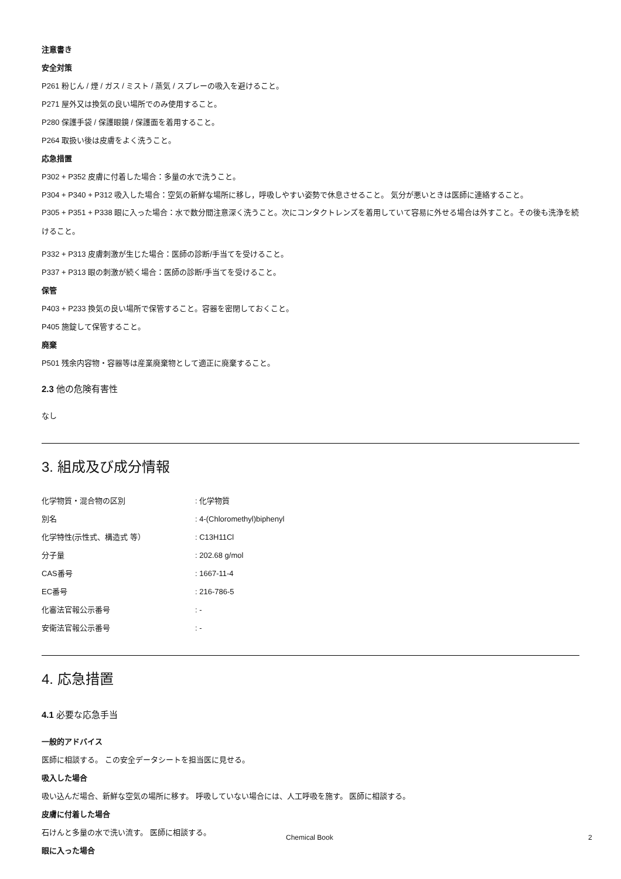注意書き
安全対策
P261 粉じん / 煙 / ガス / ミスト / 蒸気 / スプレーの吸入を避けること。
P271 屋外又は換気の良い場所でのみ使用すること。
P280 保護手袋 / 保護眼鏡 / 保護面を着用すること。
P264 取扱い後は皮膚をよく洗うこと。
応急措置
P302 + P352 皮膚に付着した場合：多量の水で洗うこと。
P304 + P340 + P312 吸入した場合：空気の新鮮な場所に移し，呼吸しやすい姿勢で休息させること。 気分が悪いときは医師に連絡すること。
P305 + P351 + P338 眼に入った場合：水で数分間注意深く洗うこと。次にコンタクトレンズを着用していて容易に外せる場合は外すこと。その後も洗浄を続けること。
P332 + P313 皮膚刺激が生じた場合：医師の診断/手当てを受けること。
P337 + P313 眼の刺激が続く場合：医師の診断/手当てを受けること。
保管
P403 + P233 換気の良い場所で保管すること。容器を密閉しておくこと。
P405 施錠して保管すること。
廃棄
P501 残余内容物・容器等は産業廃棄物として適正に廃棄すること。
2.3 他の危険有害性
なし
3. 組成及び成分情報
| 化学物質・混合物の区別 | : 化学物質 |
| 別名 | : 4-(Chloromethyl)biphenyl |
| 化学特性(示性式、構造式 等） | : C13H11Cl |
| 分子量 | : 202.68 g/mol |
| CAS番号 | : 1667-11-4 |
| EC番号 | : 216-786-5 |
| 化審法官報公示番号 | : - |
| 安衛法官報公示番号 | : - |
4. 応急措置
4.1 必要な応急手当
一般的アドバイス
医師に相談する。 この安全データシートを担当医に見せる。
吸入した場合
吸い込んだ場合、新鮮な空気の場所に移す。 呼吸していない場合には、人工呼吸を施す。 医師に相談する。
皮膚に付着した場合
石けんと多量の水で洗い流す。 医師に相談する。
眼に入った場合
Chemical Book 2